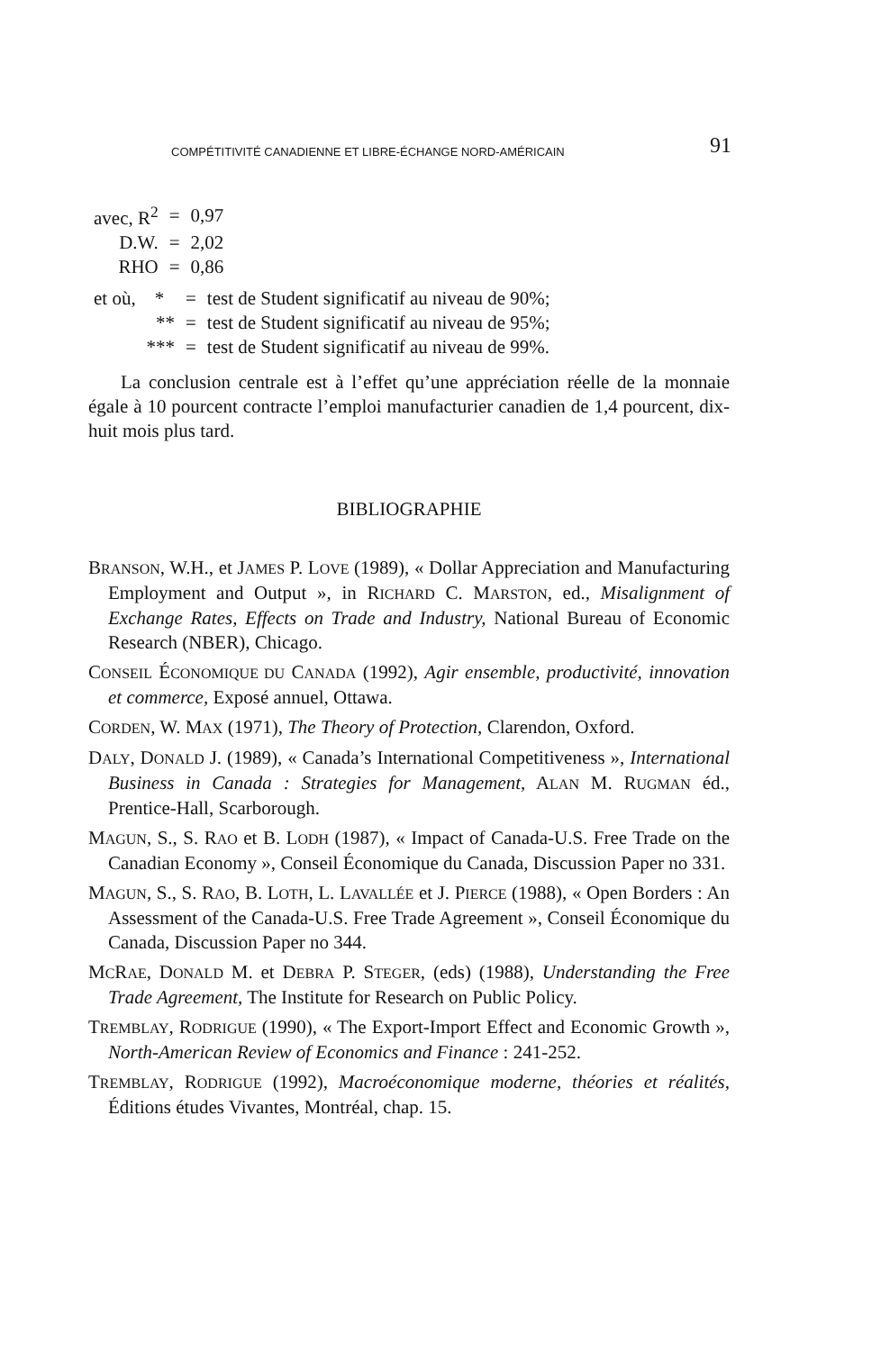COMPÉTITIVITÉ CANADIENNE ET LIBRE-ÉCHANGE NORD-AMÉRICAIN 91
| avec, R<sup>2</sup> | = | 0,97 |
| D.W. | = | 2,02 |
| RHO | = | 0,86 |
| et où, * | = | test de Student significatif au niveau de 90%; |
| ** | = | test de Student significatif au niveau de 95%; |
| *** | = | test de Student significatif au niveau de 99%. |
La conclusion centrale est à l’effet qu’une appréciation réelle de la monnaie égale à 10 pourcent contracte l’emploi manufacturier canadien de 1,4 pourcent, dix-huit mois plus tard.
BIBLIOGRAPHIE
BRANSON, W.H., et JAMES P. LOVE (1989), « Dollar Appreciation and Manufacturing Employment and Output », in RICHARD C. MARSTON, ed., Misalignment of Exchange Rates, Effects on Trade and Industry, National Bureau of Economic Research (NBER), Chicago.
CONSEIL ÉCONOMIQUE DU CANADA (1992), Agir ensemble, productivité, innovation et commerce, Exposé annuel, Ottawa.
CORDEN, W. MAX (1971), The Theory of Protection, Clarendon, Oxford.
DALY, DONALD J. (1989), « Canada’s International Competitiveness », International Business in Canada : Strategies for Management, ALAN M. RUGMAN éd., Prentice-Hall, Scarborough.
MAGUN, S., S. RAO et B. LODH (1987), « Impact of Canada-U.S. Free Trade on the Canadian Economy », Conseil Économique du Canada, Discussion Paper no 331.
MAGUN, S., S. RAO, B. LOTH, L. LAVALLÉE et J. PIERCE (1988), « Open Borders : An Assessment of the Canada-U.S. Free Trade Agreement », Conseil Économique du Canada, Discussion Paper no 344.
MCRAE, DONALD M. et DEBRA P. STEGER, (eds) (1988), Understanding the Free Trade Agreement, The Institute for Research on Public Policy.
TREMBLAY, RODRIGUE (1990), « The Export-Import Effect and Economic Growth », North-American Review of Economics and Finance : 241-252.
TREMBLAY, RODRIGUE (1992), Macroéconomique moderne, théories et réalités, Éditions études Vivantes, Montréal, chap. 15.